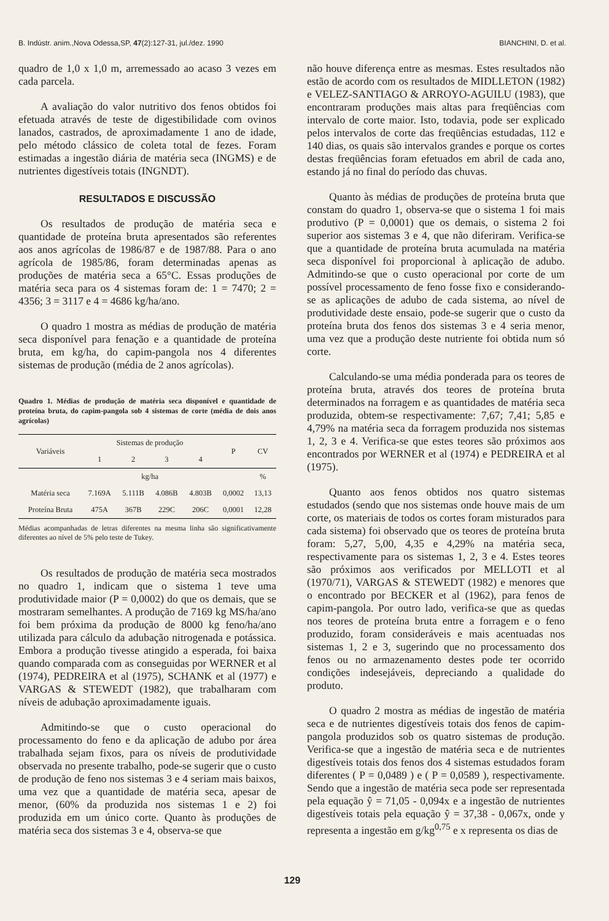B. Indústr. anim.,Nova Odessa,SP, 47(2):127-31, jul./dez. 1990 BIANCHINI, D. et al.
quadro de 1,0 x 1,0 m, arremessado ao acaso 3 vezes em cada parcela.
A avaliação do valor nutritivo dos fenos obtidos foi efetuada através de teste de digestibilidade com ovinos lanados, castrados, de aproximadamente 1 ano de idade, pelo método clássico de coleta total de fezes. Foram estimadas a ingestão diária de matéria seca (INGMS) e de nutrientes digestíveis totais (INGNDT).
RESULTADOS E DISCUSSÃO
Os resultados de produção de matéria seca e quantidade de proteína bruta apresentados são referentes aos anos agrícolas de 1986/87 e de 1987/88. Para o ano agrícola de 1985/86, foram determinadas apenas as produções de matéria seca a 65°C. Essas produções de matéria seca para os 4 sistemas foram de: 1 = 7470; 2 = 4356; 3 = 3117 e 4 = 4686 kg/ha/ano.
O quadro 1 mostra as médias de produção de matéria seca disponível para fenação e a quantidade de proteína bruta, em kg/ha, do capim-pangola nos 4 diferentes sistemas de produção (média de 2 anos agrícolas).
Quadro 1. Médias de produção de matéria seca disponível e quantidade de proteína bruta, do capim-pangola sob 4 sistemas de corte (média de dois anos agrícolas)
| Variáveis | Sistemas de produção | | | | P | CV |
| --- | --- | --- | --- | --- | --- | --- |
| | 1 | 2 | 3 | 4 | | |
| | kg/ha | | | | | % |
| Matéria seca | 7.169A | 5.111B | 4.086B | 4.803B | 0,0002 | 13,13 |
| Proteína Bruta | 475A | 367B | 229C | 206C | 0,0001 | 12,28 |
Médias acompanhadas de letras diferentes na mesma linha são significativamente diferentes ao nível de 5% pelo teste de Tukey.
Os resultados de produção de matéria seca mostrados no quadro 1, indicam que o sistema 1 teve uma produtividade maior (P = 0,0002) do que os demais, que se mostraram semelhantes. A produção de 7169 kg MS/ha/ano foi bem próxima da produção de 8000 kg feno/ha/ano utilizada para cálculo da adubação nitrogenada e potássica. Embora a produção tivesse atingido a esperada, foi baixa quando comparada com as conseguidas por WERNER et al (1974), PEDREIRA et al (1975), SCHANK et al (1977) e VARGAS & STEWEDT (1982), que trabalharam com níveis de adubação aproximadamente iguais.
Admitindo-se que o custo operacional do processamento do feno e da aplicação de adubo por área trabalhada sejam fixos, para os níveis de produtividade observada no presente trabalho, pode-se sugerir que o custo de produção de feno nos sistemas 3 e 4 seriam mais baixos, uma vez que a quantidade de matéria seca, apesar de menor, (60% da produzida nos sistemas 1 e 2) foi produzida em um único corte. Quanto às produções de matéria seca dos sistemas 3 e 4, observa-se que
não houve diferença entre as mesmas. Estes resultados não estão de acordo com os resultados de MIDLLETON (1982) e VELEZ-SANTIAGO & ARROYO-AGUILU (1983), que encontraram produções mais altas para freqüências com intervalo de corte maior. Isto, todavia, pode ser explicado pelos intervalos de corte das freqüências estudadas, 112 e 140 dias, os quais são intervalos grandes e porque os cortes destas freqüências foram efetuados em abril de cada ano, estando já no final do período das chuvas.
Quanto às médias de produções de proteína bruta que constam do quadro 1, observa-se que o sistema 1 foi mais produtivo (P = 0,0001) que os demais, o sistema 2 foi superior aos sistemas 3 e 4, que não diferiram. Verifica-se que a quantidade de proteína bruta acumulada na matéria seca disponível foi proporcional à aplicação de adubo. Admitindo-se que o custo operacional por corte de um possível processamento de feno fosse fixo e considerando-se as aplicações de adubo de cada sistema, ao nível de produtividade deste ensaio, pode-se sugerir que o custo da proteína bruta dos fenos dos sistemas 3 e 4 seria menor, uma vez que a produção deste nutriente foi obtida num só corte.
Calculando-se uma média ponderada para os teores de proteína bruta, através dos teores de proteína bruta determinados na forragem e as quantidades de matéria seca produzida, obtem-se respectivamente: 7,67; 7,41; 5,85 e 4,79% na matéria seca da forragem produzida nos sistemas 1, 2, 3 e 4. Verifica-se que estes teores são próximos aos encontrados por WERNER et al (1974) e PEDREIRA et al (1975).
Quanto aos fenos obtidos nos quatro sistemas estudados (sendo que nos sistemas onde houve mais de um corte, os materiais de todos os cortes foram misturados para cada sistema) foi observado que os teores de proteína bruta foram: 5,27, 5,00, 4,35 e 4,29% na matéria seca, respectivamente para os sistemas 1, 2, 3 e 4. Estes teores são próximos aos verificados por MELLOTI et al (1970/71), VARGAS & STEWEDT (1982) e menores que o encontrado por BECKER et al (1962), para fenos de capim-pangola. Por outro lado, verifica-se que as quedas nos teores de proteína bruta entre a forragem e o feno produzido, foram consideráveis e mais acentuadas nos sistemas 1, 2 e 3, sugerindo que no processamento dos fenos ou no armazenamento destes pode ter ocorrido condições indesejáveis, depreciando a qualidade do produto.
O quadro 2 mostra as médias de ingestão de matéria seca e de nutrientes digestíveis totais dos fenos de capim-pangola produzidos sob os quatro sistemas de produção. Verifica-se que a ingestão de matéria seca e de nutrientes digestíveis totais dos fenos dos 4 sistemas estudados foram diferentes ( P = 0,0489 ) e ( P = 0,0589 ), respectivamente. Sendo que a ingestão de matéria seca pode ser representada pela equação ŷ = 71,05 - 0,094x e a ingestão de nutrientes digestíveis totais pela equação ŷ = 37,38 - 0,067x, onde y representa a ingestão em g/kg<sup>0,75</sup> e x representa os dias de
129